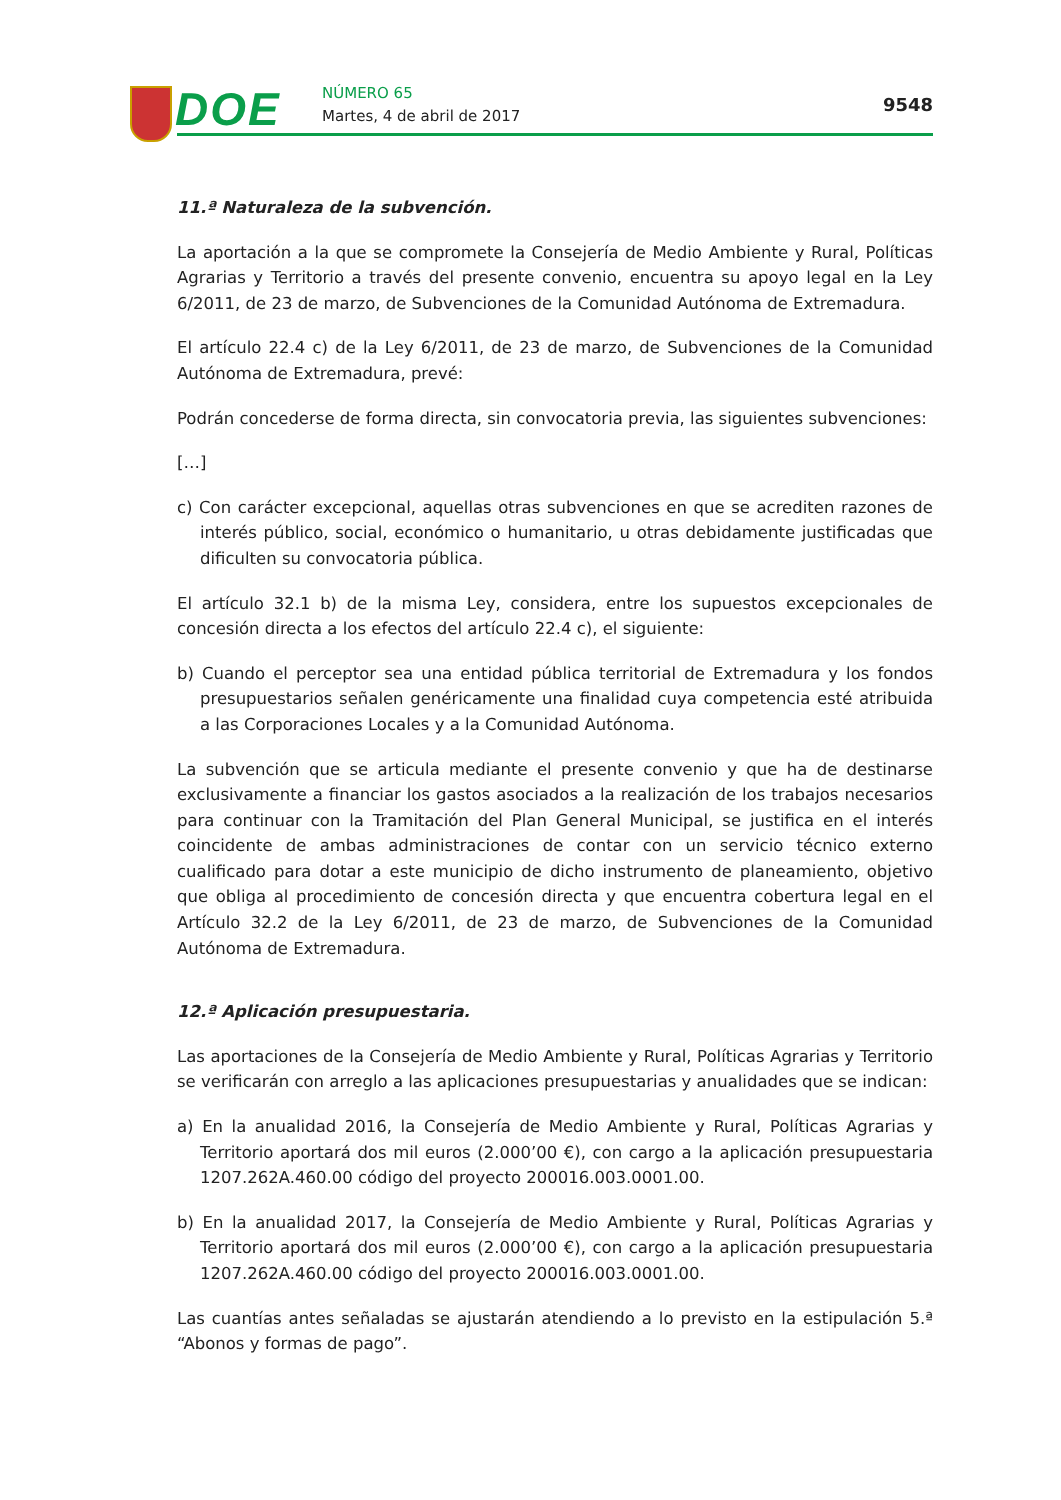DOE NÚMERO 65
Martes, 4 de abril de 2017
9548
11.ª Naturaleza de la subvención.
La aportación a la que se compromete la Consejería de Medio Ambiente y Rural, Políticas Agrarias y Territorio a través del presente convenio, encuentra su apoyo legal en la Ley 6/2011, de 23 de marzo, de Subvenciones de la Comunidad Autónoma de Extremadura.
El artículo 22.4 c) de la Ley 6/2011, de 23 de marzo, de Subvenciones de la Comunidad Autónoma de Extremadura, prevé:
Podrán concederse de forma directa, sin convocatoria previa, las siguientes subvenciones:
[…]
c) Con carácter excepcional, aquellas otras subvenciones en que se acrediten razones de interés público, social, económico o humanitario, u otras debidamente justificadas que dificulten su convocatoria pública.
El artículo 32.1 b) de la misma Ley, considera, entre los supuestos excepcionales de concesión directa a los efectos del artículo 22.4 c), el siguiente:
b) Cuando el perceptor sea una entidad pública territorial de Extremadura y los fondos presupuestarios señalen genéricamente una finalidad cuya competencia esté atribuida a las Corporaciones Locales y a la Comunidad Autónoma.
La subvención que se articula mediante el presente convenio y que ha de destinarse exclusivamente a financiar los gastos asociados a la realización de los trabajos necesarios para continuar con la Tramitación del Plan General Municipal, se justifica en el interés coincidente de ambas administraciones de contar con un servicio técnico externo cualificado para dotar a este municipio de dicho instrumento de planeamiento, objetivo que obliga al procedimiento de concesión directa y que encuentra cobertura legal en el Artículo 32.2 de la Ley 6/2011, de 23 de marzo, de Subvenciones de la Comunidad Autónoma de Extremadura.
12.ª Aplicación presupuestaria.
Las aportaciones de la Consejería de Medio Ambiente y Rural, Políticas Agrarias y Territorio se verificarán con arreglo a las aplicaciones presupuestarias y anualidades que se indican:
a) En la anualidad 2016, la Consejería de Medio Ambiente y Rural, Políticas Agrarias y Territorio aportará dos mil euros (2.000’00 €), con cargo a la aplicación presupuestaria 1207.262A.460.00 código del proyecto 200016.003.0001.00.
b) En la anualidad 2017, la Consejería de Medio Ambiente y Rural, Políticas Agrarias y Territorio aportará dos mil euros (2.000’00 €), con cargo a la aplicación presupuestaria 1207.262A.460.00 código del proyecto 200016.003.0001.00.
Las cuantías antes señaladas se ajustarán atendiendo a lo previsto en la estipulación 5.ª “Abonos y formas de pago”.